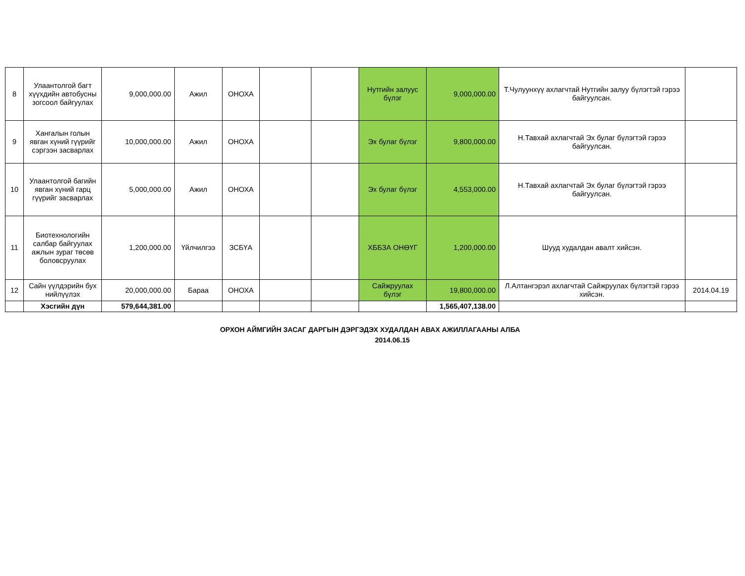| 8 | Улаантолгой багт хүүхдийн автобусны зогсоол байгуулах | 9,000,000.00 | Ажил | ОНОХА | | | Нутгийн залуус бүлэг | 9,000,000.00 | Т.Чулуунхүү ахлагчтай Нутгийн залуу бүлэгтэй гэрээ байгуулсан. | |
| 9 | Хангалын голын явган хүний гүүрийг сэргээн засварлах | 10,000,000.00 | Ажил | ОНОХА | | | Эх булаг бүлэг | 9,800,000.00 | Н.Тавхай ахлагчтай Эх булаг бүлэгтэй гэрээ байгуулсан. | |
| 10 | Улаантолгой багийн явган хүний гарц гүүрийг засварлах | 5,000,000.00 | Ажил | ОНОХА | | | Эх булаг бүлэг | 4,553,000.00 | Н.Тавхай ахлагчтай Эх булаг бүлэгтэй гэрээ байгуулсан. | |
| 11 | Биотехнологийн салбар байгуулах ажлын зураг төсөв боловсруулах | 1,200,000.00 | Үйлчилгээ | ЗСБҮА | | | ХББЗА ОНӨҮГ | 1,200,000.00 | Шууд худалдан авалт хийсэн. | |
| 12 | Сайн үүлдэрийн бух нийлүүлэх | 20,000,000.00 | Бараа | ОНОХА | | | Сайжруулах бүлэг | 19,800,000.00 | Л.Алтангэрэл ахлагчтай Сайжруулах бүлэгтэй гэрээ хийсэн. | 2014.04.19 |
| | Хэсгийн дүн | 579,644,381.00 | | | | | | 1,565,407,138.00 | | |
ОРХОН АЙМГИЙН ЗАСАГ ДАРГЫН ДЭРГЭДЭХ ХУДАЛДАН АВАХ АЖИЛЛАГААНЫ АЛБА
2014.06.15